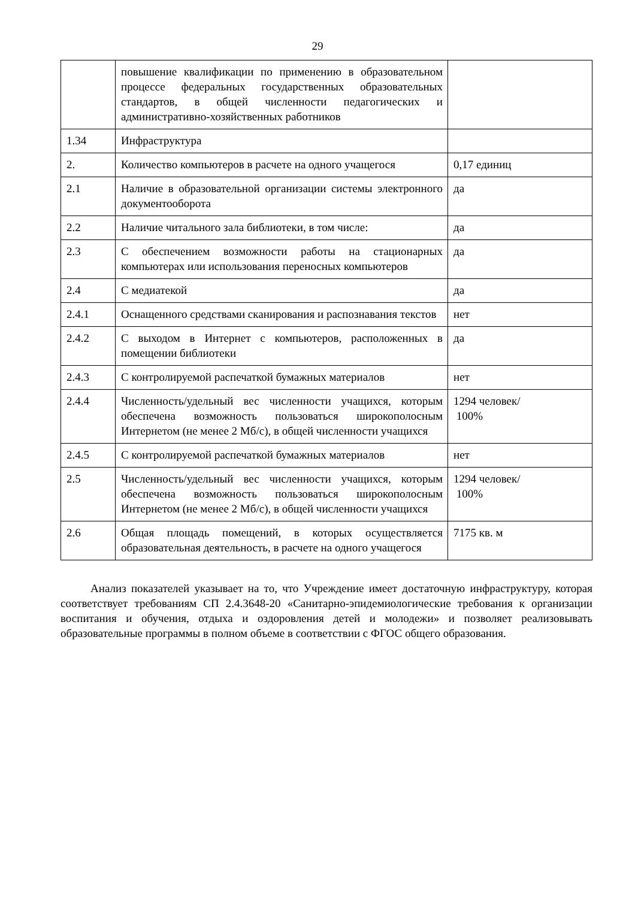29
| | повышение квалификации по применению в образовательном процессе федеральных государственных образовательных стандартов, в общей численности педагогических и административно-хозяйственных работников | |
| 1.34 | Инфраструктура | |
| 2. | Количество компьютеров в расчете на одного учащегося | 0,17 единиц |
| 2.1 | Наличие в образовательной организации системы электронного документооборота | да |
| 2.2 | Наличие читального зала библиотеки, в том числе: | да |
| 2.3 | С обеспечением возможности работы на стационарных компьютерах или использования переносных компьютеров | да |
| 2.4 | С медиатекой | да |
| 2.4.1 | Оснащенного средствами сканирования и распознавания текстов | нет |
| 2.4.2 | С выходом в Интернет с компьютеров, расположенных в помещении библиотеки | да |
| 2.4.3 | С контролируемой распечаткой бумажных материалов | нет |
| 2.4.4 | Численность/удельный вес численности учащихся, которым обеспечена возможность пользоваться широкополосным Интернетом (не менее 2 Мб/с), в общей численности учащихся | 1294 человек/ 100% |
| 2.4.5 | С контролируемой распечаткой бумажных материалов | нет |
| 2.5 | Численность/удельный вес численности учащихся, которым обеспечена возможность пользоваться широкополосным Интернетом (не менее 2 Мб/с), в общей численности учащихся | 1294 человек/ 100% |
| 2.6 | Общая площадь помещений, в которых осуществляется образовательная деятельность, в расчете на одного учащегося | 7175 кв. м |
Анализ показателей указывает на то, что Учреждение имеет достаточную инфраструктуру, которая соответствует требованиям СП 2.4.3648-20 «Санитарно-эпидемиологические требования к организации воспитания и обучения, отдыха и оздоровления детей и молодежи» и позволяет реализовывать образовательные программы в полном объеме в соответствии с ФГОС общего образования.